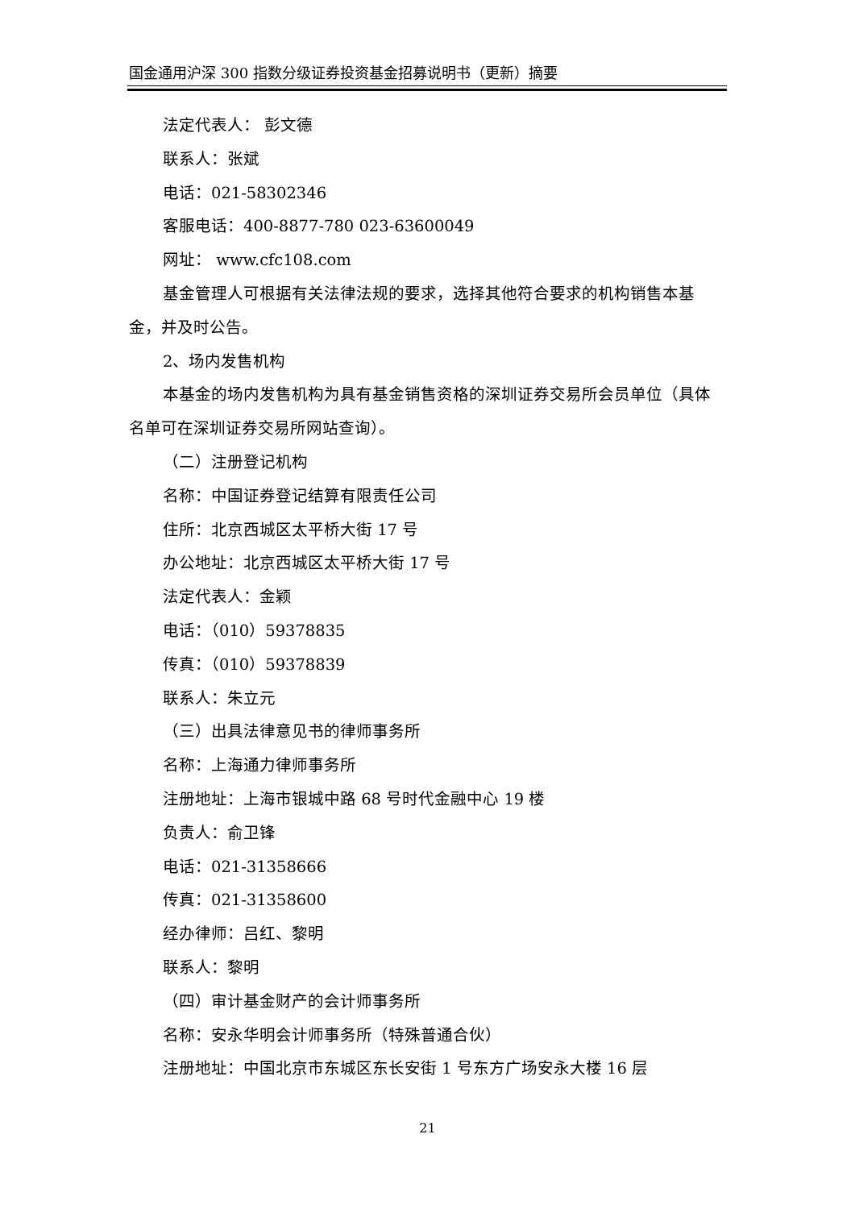国金通用沪深 300 指数分级证券投资基金招募说明书（更新）摘要
法定代表人： 彭文德
联系人：张斌
电话：021-58302346
客服电话：400-8877-780 023-63600049
网址： www.cfc108.com
基金管理人可根据有关法律法规的要求，选择其他符合要求的机构销售本基金，并及时公告。
2、场内发售机构
本基金的场内发售机构为具有基金销售资格的深圳证券交易所会员单位（具体名单可在深圳证券交易所网站查询）。
（二）注册登记机构
名称：中国证券登记结算有限责任公司
住所：北京西城区太平桥大街 17 号
办公地址：北京西城区太平桥大街 17 号
法定代表人：金颖
电话：（010）59378835
传真：（010）59378839
联系人：朱立元
（三）出具法律意见书的律师事务所
名称：上海通力律师事务所
注册地址：上海市银城中路 68 号时代金融中心 19 楼
负责人：俞卫锋
电话：021-31358666
传真：021-31358600
经办律师：吕红、黎明
联系人：黎明
（四）审计基金财产的会计师事务所
名称：安永华明会计师事务所（特殊普通合伙）
注册地址：中国北京市东城区东长安街 1 号东方广场安永大楼 16 层
21